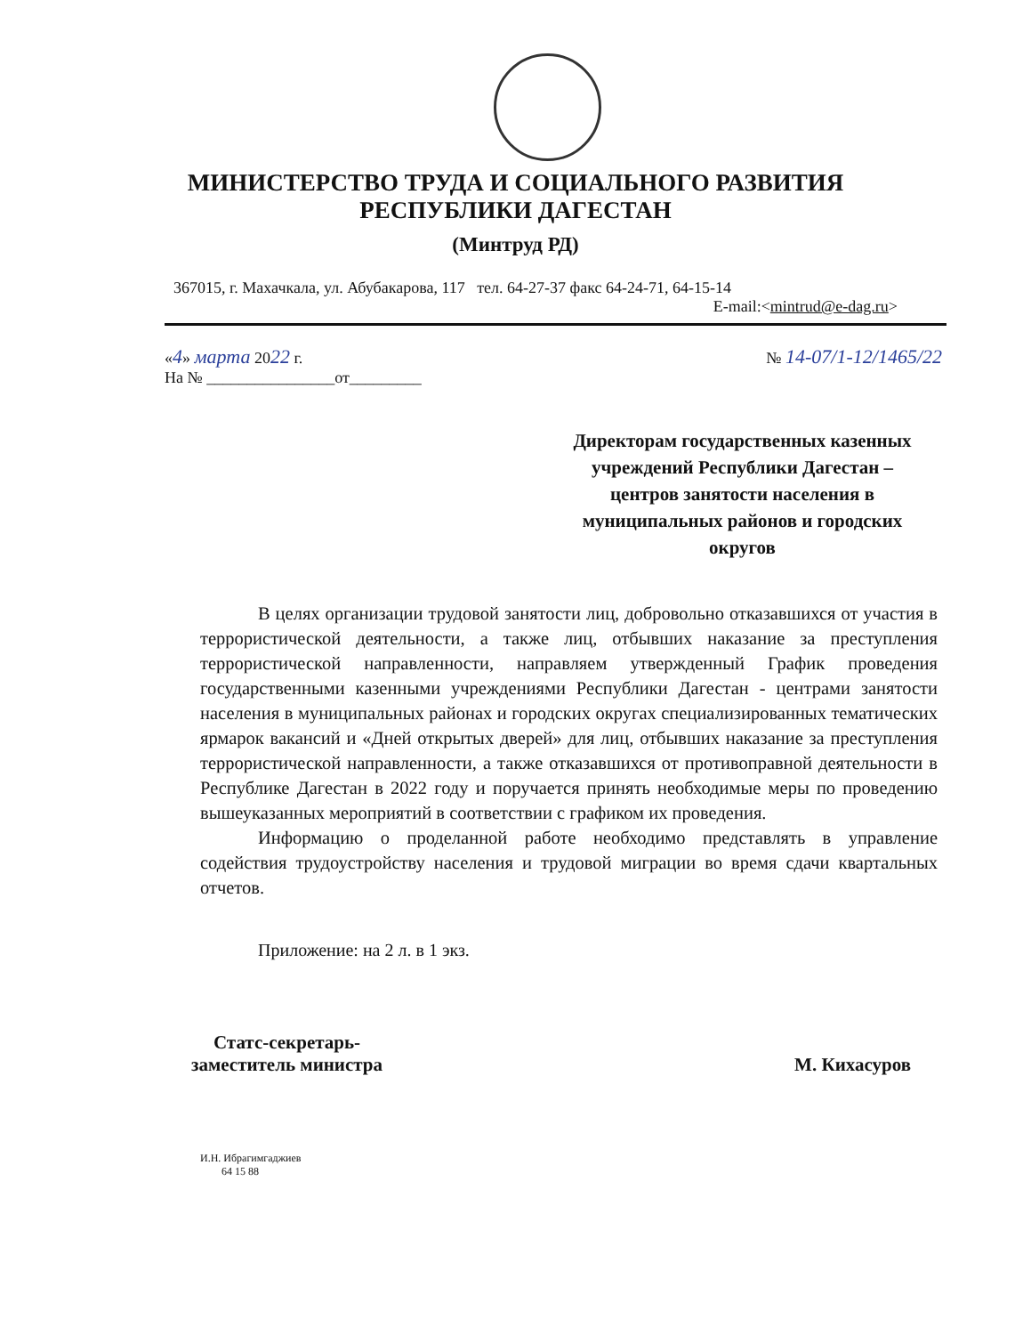МИНИСТЕРСТВО ТРУДА И СОЦИАЛЬНОГО РАЗВИТИЯ
РЕСПУБЛИКИ ДАГЕСТАН
(Минтруд РД)
367015, г. Махачкала, ул. Абубакарова, 117 тел. 64-27-37 факс 64-24-71, 64-15-14
E-mail:<mintrud@e-dag.ru>
«4» марта 2022 г.
На № ________________от_________
№ 14-07/1-12/1465/22
Директорам государственных казенных учреждений Республики Дагестан – центров занятости населения в муниципальных районов и городских округов
В целях организации трудовой занятости лиц, добровольно отказавшихся от участия в террористической деятельности, а также лиц, отбывших наказание за преступления террористической направленности, направляем утвержденный График проведения государственными казенными учреждениями Республики Дагестан - центрами занятости населения в муниципальных районах и городских округах специализированных тематических ярмарок вакансий и «Дней открытых дверей» для лиц, отбывших наказание за преступления террористической направленности, а также отказавшихся от противоправной деятельности в Республике Дагестан в 2022 году и поручается принять необходимые меры по проведению вышеуказанных мероприятий в соответствии с графиком их проведения.
Информацию о проделанной работе необходимо представлять в управление содействия трудоустройству населения и трудовой миграции во время сдачи квартальных отчетов.
Приложение: на 2 л. в 1 экз.
Статс-секретарь-
заместитель министра
М. Кихасуров
И.Н. Ибрагимгаджиев
64 15 88